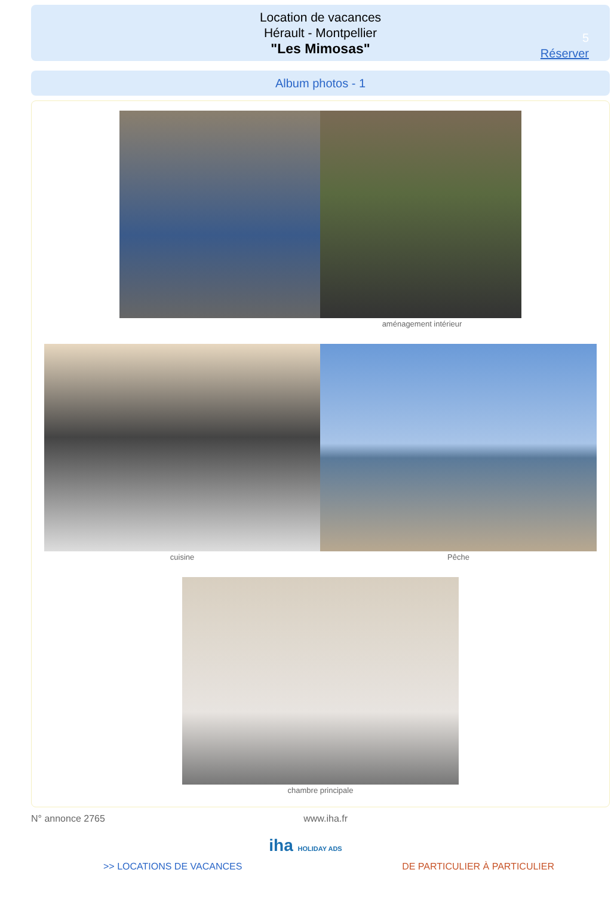Location de vacances
Hérault - Montpellier
"Les Mimosas"
5
Réserver
Album photos - 1
aménagement intérieur
cuisine Pêche
chambre principale
N° annonce 2765 www.iha.fr
iha HOLIDAY ADS
>> LOCATIONS DE VACANCES DE PARTICULIER À PARTICULIER